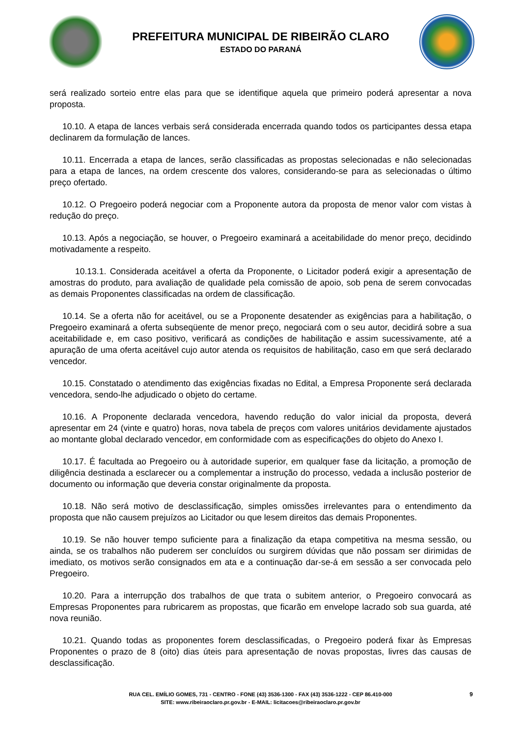PREFEITURA MUNICIPAL DE RIBEIRÃO CLARO
ESTADO DO PARANÁ
será realizado sorteio entre elas para que se identifique aquela que primeiro poderá apresentar a nova proposta.
10.10. A etapa de lances verbais será considerada encerrada quando todos os participantes dessa etapa declinarem da formulação de lances.
10.11. Encerrada a etapa de lances, serão classificadas as propostas selecionadas e não selecionadas para a etapa de lances, na ordem crescente dos valores, considerando-se para as selecionadas o último preço ofertado.
10.12. O Pregoeiro poderá negociar com a Proponente autora da proposta de menor valor com vistas à redução do preço.
10.13. Após a negociação, se houver, o Pregoeiro examinará a aceitabilidade do menor preço, decidindo motivadamente a respeito.
10.13.1. Considerada aceitável a oferta da Proponente, o Licitador poderá exigir a apresentação de amostras do produto, para avaliação de qualidade pela comissão de apoio, sob pena de serem convocadas as demais Proponentes classificadas na ordem de classificação.
10.14. Se a oferta não for aceitável, ou se a Proponente desatender as exigências para a habilitação, o Pregoeiro examinará a oferta subseqüente de menor preço, negociará com o seu autor, decidirá sobre a sua aceitabilidade e, em caso positivo, verificará as condições de habilitação e assim sucessivamente, até a apuração de uma oferta aceitável cujo autor atenda os requisitos de habilitação, caso em que será declarado vencedor.
10.15. Constatado o atendimento das exigências fixadas no Edital, a Empresa Proponente será declarada vencedora, sendo-lhe adjudicado o objeto do certame.
10.16. A Proponente declarada vencedora, havendo redução do valor inicial da proposta, deverá apresentar em 24 (vinte e quatro) horas, nova tabela de preços com valores unitários devidamente ajustados ao montante global declarado vencedor, em conformidade com as especificações do objeto do Anexo I.
10.17. É facultada ao Pregoeiro ou à autoridade superior, em qualquer fase da licitação, a promoção de diligência destinada a esclarecer ou a complementar a instrução do processo, vedada a inclusão posterior de documento ou informação que deveria constar originalmente da proposta.
10.18. Não será motivo de desclassificação, simples omissões irrelevantes para o entendimento da proposta que não causem prejuízos ao Licitador ou que lesem direitos das demais Proponentes.
10.19. Se não houver tempo suficiente para a finalização da etapa competitiva na mesma sessão, ou ainda, se os trabalhos não puderem ser concluídos ou surgirem dúvidas que não possam ser dirimidas de imediato, os motivos serão consignados em ata e a continuação dar-se-á em sessão a ser convocada pelo Pregoeiro.
10.20. Para a interrupção dos trabalhos de que trata o subitem anterior, o Pregoeiro convocará as Empresas Proponentes para rubricarem as propostas, que ficarão em envelope lacrado sob sua guarda, até nova reunião.
10.21. Quando todas as proponentes forem desclassificadas, o Pregoeiro poderá fixar às Empresas Proponentes o prazo de 8 (oito) dias úteis para apresentação de novas propostas, livres das causas de desclassificação.
RUA CEL. EMÍLIO GOMES, 731 - CENTRO - FONE (43) 3536-1300 - FAX (43) 3536-1222 - CEP 86.410-000
SITE: www.ribeiraoclaro.pr.gov.br - E-MAIL: licitacoes@ribeiraoclaro.pr.gov.br
9